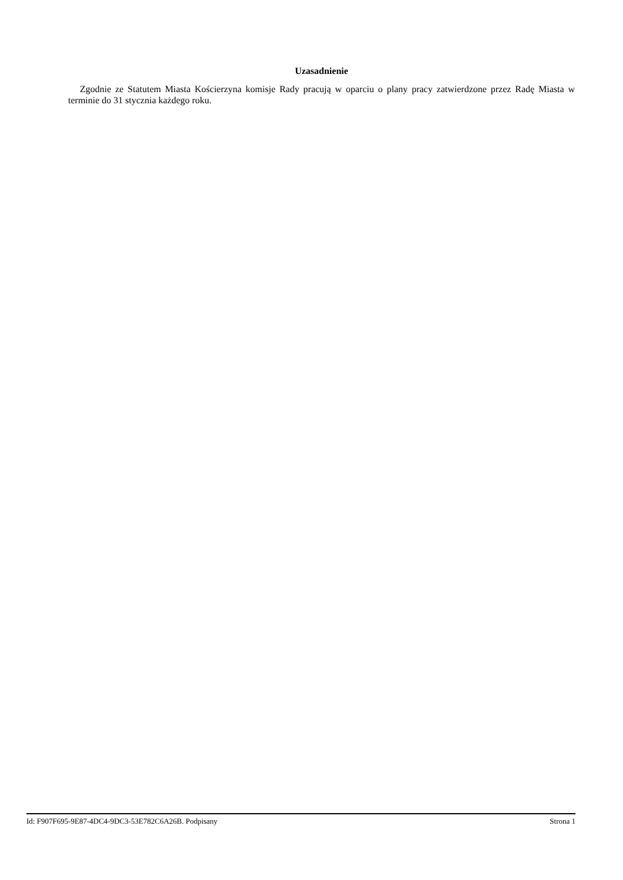Uzasadnienie
Zgodnie ze Statutem Miasta Kościerzyna komisje Rady pracują w oparciu o plany pracy zatwierdzone przez Radę Miasta w terminie do 31 stycznia każdego roku.
Id: F907F695-9E87-4DC4-9DC3-53E782C6A26B. Podpisany Strona 1